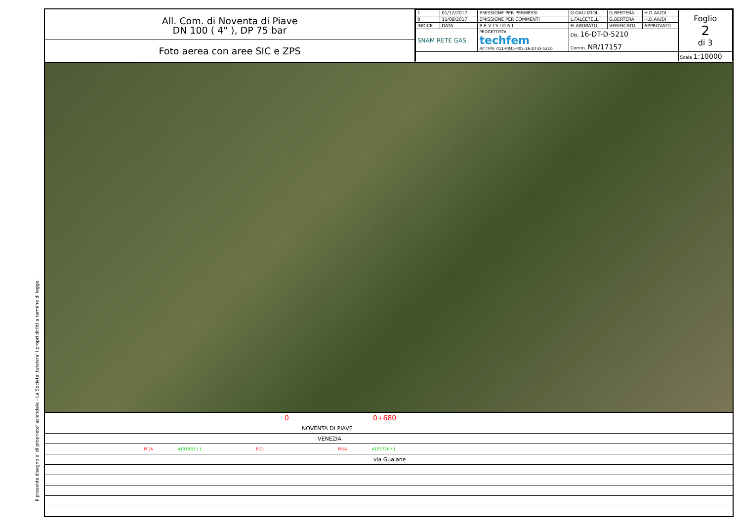Il presente disegno e' di proprieta' aziendale - La Societa' tutelera' i propri diritti a termine di legge.
All. Com. di Noventa di Piave
DN 100 ( 4" ), DP 75 bar
Foto aerea con aree SIC e ZPS
| 1 | 01/12/2017 | EMISSIONE PER PERMESSI | G.GALLIZIOLI | G.BERTERA | H.D.AIUDI | Foglio 2 di 3 |
| 0 | 11/08/2017 | EMISSIONE PER COMMENTI | L.FALCETELLI | G.BERTERA | H.D.AIUDI | |
| INDICE | DATA | R E V I S I O N I | ELABORATO | VERIFICATO | APPROVATO | |
| SNAM RETE GAS | | PROGETTISTA techfem Rif.TFM: 011-PJM5-005-16-DT-D-5210 | Dis. 16-DT-D-5210 Comm. NR/17157 | | | |
| | | | | | | Scala 1:10000 |
0 0+680
NOVENTA DI PIAVE
VENEZIA
PIDA 4101983 / 1 PIDI PIDA 4103776 / 1
via Gualane